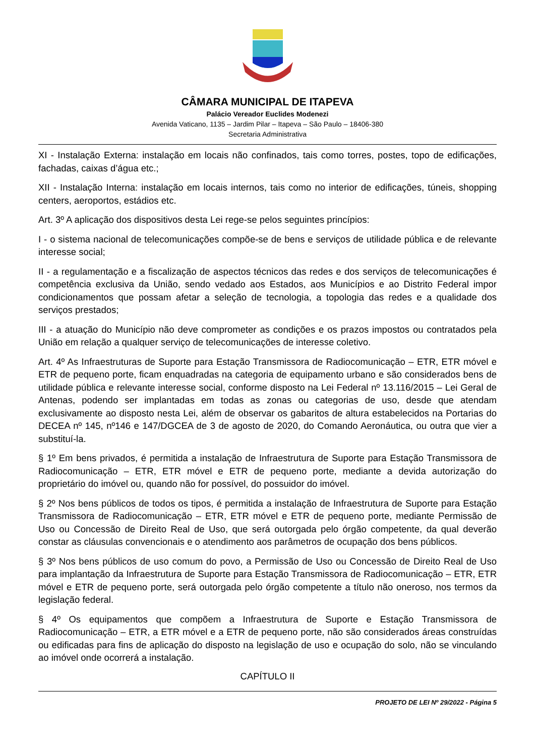CÂMARA MUNICIPAL DE ITAPEVA
Palácio Vereador Euclides Modenezi
Avenida Vaticano, 1135 – Jardim Pilar – Itapeva – São Paulo – 18406-380
Secretaria Administrativa
XI - Instalação Externa: instalação em locais não confinados, tais como torres, postes, topo de edificações, fachadas, caixas d’água etc.;
XII - Instalação Interna: instalação em locais internos, tais como no interior de edificações, túneis, shopping centers, aeroportos, estádios etc.
Art. 3º A aplicação dos dispositivos desta Lei rege-se pelos seguintes princípios:
I - o sistema nacional de telecomunicações compõe-se de bens e serviços de utilidade pública e de relevante interesse social;
II - a regulamentação e a fiscalização de aspectos técnicos das redes e dos serviços de telecomunicações é competência exclusiva da União, sendo vedado aos Estados, aos Municípios e ao Distrito Federal impor condicionamentos que possam afetar a seleção de tecnologia, a topologia das redes e a qualidade dos serviços prestados;
III - a atuação do Município não deve comprometer as condições e os prazos impostos ou contratados pela União em relação a qualquer serviço de telecomunicações de interesse coletivo.
Art. 4º As Infraestruturas de Suporte para Estação Transmissora de Radiocomunicação – ETR, ETR móvel e ETR de pequeno porte, ficam enquadradas na categoria de equipamento urbano e são considerados bens de utilidade pública e relevante interesse social, conforme disposto na Lei Federal nº 13.116/2015 – Lei Geral de Antenas, podendo ser implantadas em todas as zonas ou categorias de uso, desde que atendam exclusivamente ao disposto nesta Lei, além de observar os gabaritos de altura estabelecidos na Portarias do DECEA nº 145, nº146 e 147/DGCEA de 3 de agosto de 2020, do Comando Aeronáutica, ou outra que vier a substituí-la.
§ 1º Em bens privados, é permitida a instalação de Infraestrutura de Suporte para Estação Transmissora de Radiocomunicação – ETR, ETR móvel e ETR de pequeno porte, mediante a devida autorização do proprietário do imóvel ou, quando não for possível, do possuidor do imóvel.
§ 2º Nos bens públicos de todos os tipos, é permitida a instalação de Infraestrutura de Suporte para Estação Transmissora de Radiocomunicação – ETR, ETR móvel e ETR de pequeno porte, mediante Permissão de Uso ou Concessão de Direito Real de Uso, que será outorgada pelo órgão competente, da qual deverão constar as cláusulas convencionais e o atendimento aos parâmetros de ocupação dos bens públicos.
§ 3º Nos bens públicos de uso comum do povo, a Permissão de Uso ou Concessão de Direito Real de Uso para implantação da Infraestrutura de Suporte para Estação Transmissora de Radiocomunicação – ETR, ETR móvel e ETR de pequeno porte, será outorgada pelo órgão competente a título não oneroso, nos termos da legislação federal.
§ 4º Os equipamentos que compõem a Infraestrutura de Suporte e Estação Transmissora de Radiocomunicação – ETR, a ETR móvel e a ETR de pequeno porte, não são considerados áreas construídas ou edificadas para fins de aplicação do disposto na legislação de uso e ocupação do solo, não se vinculando ao imóvel onde ocorrerá a instalação.
CAPÍTULO II
PROJETO DE LEI Nº 29/2022 - Página 5